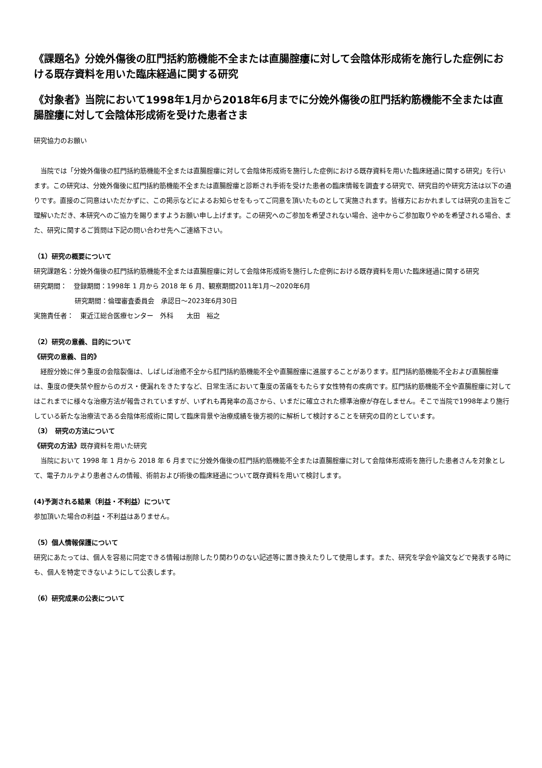《課題名》分娩外傷後の肛門括約筋機能不全または直腸腟瘻に対して会陰体形成術を施行した症例における既存資料を用いた臨床経過に関する研究
《対象者》当院において1998年1月から2018年6月までに分娩外傷後の肛門括約筋機能不全または直腸腟瘻に対して会陰体形成術を受けた患者さま
研究協力のお願い
当院では「分娩外傷後の肛門括約筋機能不全または直腸腟瘻に対して会陰体形成術を施行した症例における既存資料を用いた臨床経過に関する研究」を行います。この研究は、分娩外傷後に肛門括約筋機能不全または直腸腟瘻と診断され手術を受けた患者の臨床情報を調査する研究で、研究目的や研究方法は以下の通りです。直接のご同意はいただかずに、この掲示などによるお知らせをもってご同意を頂いたものとして実施されます。皆様方におかれましては研究の主旨をご理解いただき、本研究へのご協力を賜りますようお願い申し上げます。この研究へのご参加を希望されない場合、途中からご参加取りやめを希望される場合、また、研究に関するご質問は下記の問い合わせ先へご連絡下さい。
（1）研究の概要について
研究課題名：分娩外傷後の肛門括約筋機能不全または直腸腟瘻に対して会陰体形成術を施行した症例における既存資料を用いた臨床経過に関する研究
研究期間：　登録期間：1998年 1 月から 2018 年 6 月、観察期間2011年1月～2020年6月
研究期間：倫理審査委員会　承認日～2023年6月30日
実施責任者：　東近江総合医療センター　外科　　太田　裕之
（2）研究の意義、目的について
《研究の意義、目的》
経腟分娩に伴う重度の会陰裂傷は、しばしば治癒不全から肛門括約筋機能不全や直腸腟瘻に進展することがあります。肛門括約筋機能不全および直腸腟瘻は、重度の便失禁や腟からのガス・便漏れをきたすなど、日常生活において重度の苦痛をもたらす女性特有の疾病です。肛門括約筋機能不全や直腸腟瘻に対してはこれまでに様々な治療方法が報告されていますが、いずれも再発率の高さから、いまだに確立された標準治療が存在しません。そこで当院で1998年より施行している新たな治療法である会陰体形成術に関して臨床背景や治療成績を後方視的に解析して検討することを研究の目的としています。
（3）　研究の方法について
《研究の方法》既存資料を用いた研究
当院において 1998 年 1 月から 2018 年 6 月までに分娩外傷後の肛門括約筋機能不全または直腸腟瘻に対して会陰体形成術を施行した患者さんを対象として、電子カルテより患者さんの情報、術前および術後の臨床経過について既存資料を用いて検討します。
(4)予測される結果（利益・不利益）について
参加頂いた場合の利益・不利益はありません。
（5）個人情報保護について
研究にあたっては、個人を容易に同定できる情報は削除したり関わりのない記述等に置き換えたりして使用します。また、研究を学会や論文などで発表する時にも、個人を特定できないようにして公表します。
（6）研究成果の公表について